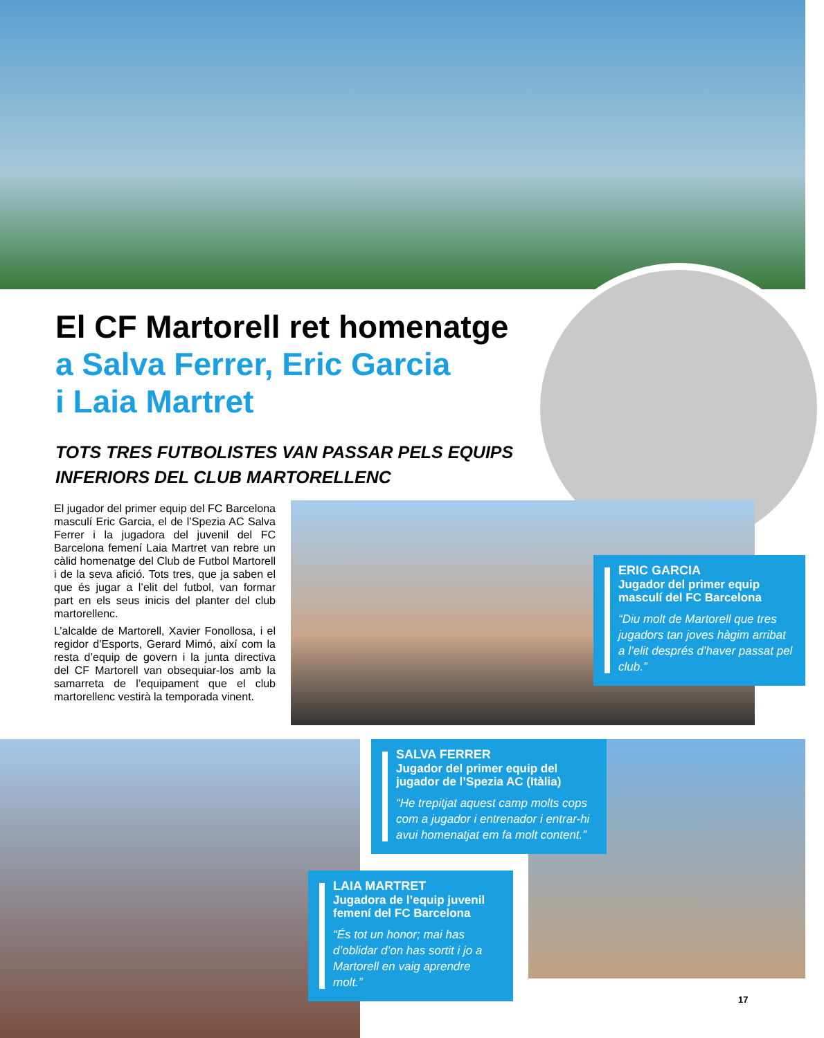El CF Martorell ret homenatge
a Salva Ferrer, Eric Garcia
i Laia Martret
TOTS TRES FUTBOLISTES VAN PASSAR PELS EQUIPS INFERIORS DEL CLUB MARTORELLENC
El jugador del primer equip del FC Barcelona masculí Eric Garcia, el de l’Spezia AC Salva Ferrer i la jugadora del juvenil del FC Barcelona femení Laia Martret van rebre un càlid homenatge del Club de Futbol Martorell i de la seva afició. Tots tres, que ja saben el que és jugar a l’elit del futbol, van formar part en els seus inicis del planter del club martorellenc.
L’alcalde de Martorell, Xavier Fonollosa, i el regidor d’Esports, Gerard Mimó, així com la resta d’equip de govern i la junta directiva del CF Martorell van obsequiar-los amb la samarreta de l’equipament que el club martorellenc vestirà la temporada vinent.
ERIC GARCIA
Jugador del primer equip masculí del FC Barcelona
“Diu molt de Martorell que tres jugadors tan joves hàgim arribat a l’elit després d’haver passat pel club.”
SALVA FERRER
Jugador del primer equip del jugador de l’Spezia AC (Itàlia)
“He trepitjat aquest camp molts cops com a jugador i entrenador i entrar-hi avui homenatjat em fa molt content.”
LAIA MARTRET
Jugadora de l’equip juvenil femení del FC Barcelona
“És tot un honor; mai has d’oblidar d’on has sortit i jo a Martorell en vaig aprendre molt.”
17